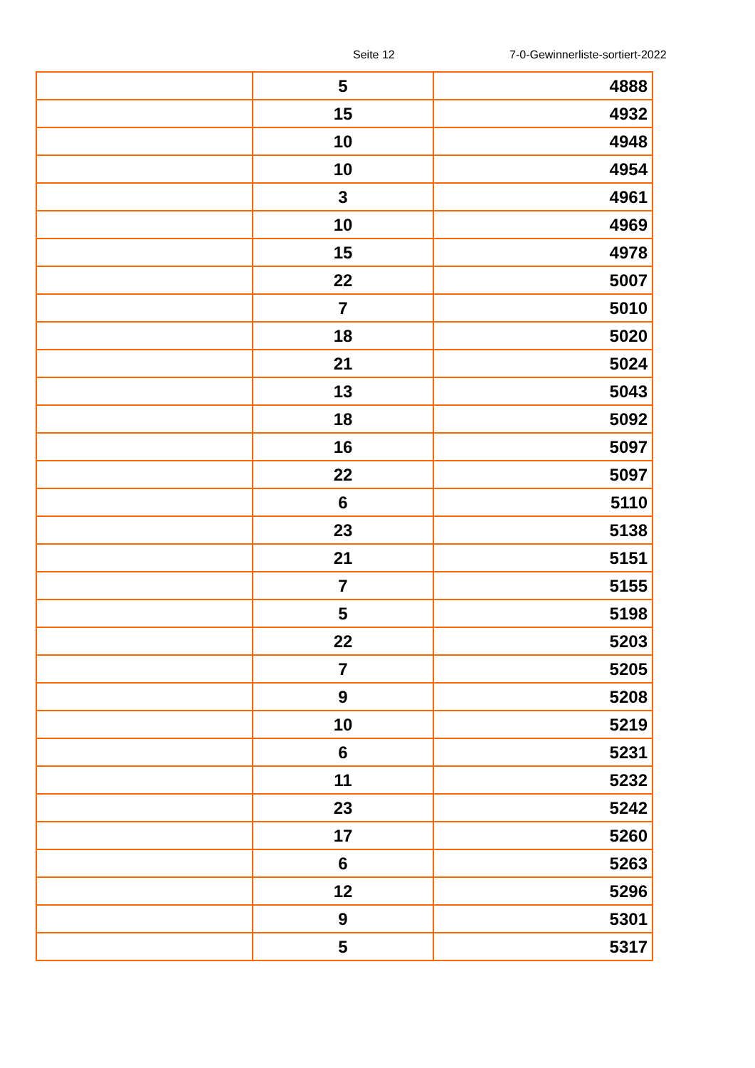Seite 12 7-0-Gewinnerliste-sortiert-2022
| | 5 | 4888 |
| | 15 | 4932 |
| | 10 | 4948 |
| | 10 | 4954 |
| | 3 | 4961 |
| | 10 | 4969 |
| | 15 | 4978 |
| | 22 | 5007 |
| | 7 | 5010 |
| | 18 | 5020 |
| | 21 | 5024 |
| | 13 | 5043 |
| | 18 | 5092 |
| | 16 | 5097 |
| | 22 | 5097 |
| | 6 | 5110 |
| | 23 | 5138 |
| | 21 | 5151 |
| | 7 | 5155 |
| | 5 | 5198 |
| | 22 | 5203 |
| | 7 | 5205 |
| | 9 | 5208 |
| | 10 | 5219 |
| | 6 | 5231 |
| | 11 | 5232 |
| | 23 | 5242 |
| | 17 | 5260 |
| | 6 | 5263 |
| | 12 | 5296 |
| | 9 | 5301 |
| | 5 | 5317 |